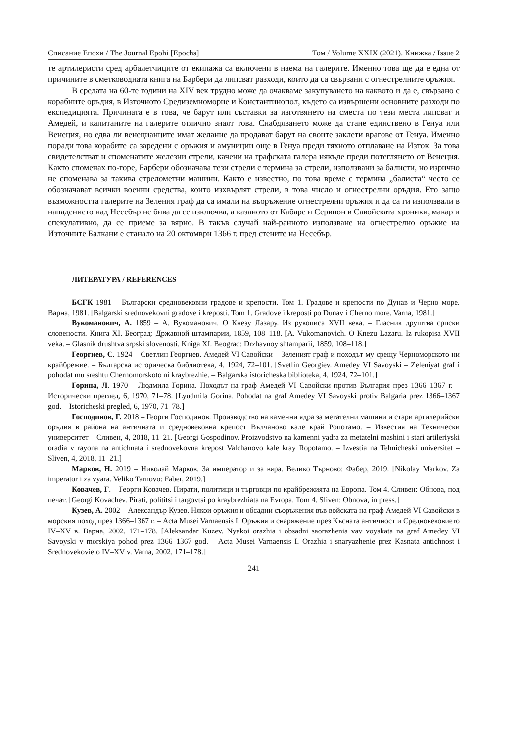Списание Епохи / The Journal Epohi [Epochs] Том / Volume XXIX (2021). Книжка / Issue 2
те артилеристи сред арбалетчиците от екипажа са включени в наема на галерите. Именно това ще да е една от причините в сметководната книга на Барбери да липсват разходи, които да са свързани с огнестрелните оръжия.
В средата на 60-те години на XIV век трудно може да очакваме закупуването на каквото и да е, свързано с корабните оръдия, в Източното Средиземноморие и Константинопол, където са извършени основните разходи по експедицията. Причината е в това, че барут или съставки за изготвянето на сместа по тези места липсват и Амедей, и капитаните на галерите отлично знаят това. Снабдяването може да стане единствено в Генуа или Венеция, но едва ли венецианците имат желание да продават барут на своите заклети врагове от Генуа. Именно поради това корабите са заредени с оръжия и амуниции още в Генуа преди тяхното отплаване на Изток. За това свидетелстват и споменатите железни стрели, качени на графската галера някъде преди потеглянето от Венеция. Както споменах по-горе, Барбери обозначава тези стрели с термина за стрели, използвани за балисти, но изрично не споменава за такива стрелометни машини. Както е известно, по това време с термина „балиста“ често се обозначават всички военни средства, които изхвърлят стрели, в това число и огнестрелни оръдия. Ето защо възможността галерите на Зеления граф да са имали на въоръжение огнестрелни оръжия и да са ги използвали в нападението над Несебър не бива да се изключва, а казаното от Кабаре и Сервион в Савойската хроники, макар и спекулативно, да се приеме за вярно. В такъв случай най-ранното използване на огнестрелно оръжие на Източните Балкани е станало на 20 октомври 1366 г. пред стените на Несебър.
ЛИТЕРАТУРА / REFERENCES
БСГК 1981 – Български средновековни градове и крепости. Том 1. Градове и крепости по Дунав и Черно море. Варна, 1981. [Balgarski srednovekovni gradove i kreposti. Tom 1. Gradove i kreposti po Dunav i Cherno more. Varna, 1981.]
Вукоманович, А. 1859 – А. Вукоманович. О Кнезу Лазару. Из рукописа XVII века. – Гласник друштва српски словености. Книга XI. Београд: Државной штампарии, 1859, 108–118. [A. Vukomanovich. O Knezu Lazaru. Iz rukopisa XVII veka. – Glasnik drushtva srpski slovenosti. Kniga XI. Beograd: Drzhavnoy shtamparii, 1859, 108–118.]
Георгиев, С. 1924 – Светлин Георгиев. Амедей VI Савойски – Зеленият граф и походът му срещу Черноморското ни крайбрежие. – Българска историческа библиотека, 4, 1924, 72–101. [Svetlin Georgiev. Amedey VI Savoyski – Zeleniyat graf i pohodat mu sreshtu Chernomorskoto ni kraybrezhie. – Balgarska istoricheska biblioteka, 4, 1924, 72–101.]
Горина, Л. 1970 – Людмила Горина. Походът на граф Амедей VI Савойски против България през 1366–1367 г. –Исторически преглед, 6, 1970, 71–78. [Lyudmila Gorina. Pohodat na graf Amedey VI Savoyski protiv Balgaria prez 1366–1367 god. – Istoricheski pregled, 6, 1970, 71–78.]
Господинов, Г. 2018 – Георги Господинов. Производство на каменни ядра за метателни машини и стари артилерийски оръдия в района на античната и средновековна крепост Вълчаново кале край Ропотамо. – Известия на Технически университет – Сливен, 4, 2018, 11–21. [Georgi Gospodinov. Proizvodstvo na kamenni yadra za metatelni mashini i stari artileriyski oradia v rayona na antichnata i srednovekovna krepost Valchanovo kale kray Ropotamo. – Izvestia na Tehnicheski universitet – Sliven, 4, 2018, 11–21.]
Марков, Н. 2019 – Николай Марков. За император и за вяра. Велико Търново: Фабер, 2019. [Nikolay Markov. Za imperator i za vyara. Veliko Tarnovo: Faber, 2019.]
Ковачев, Г. – Георги Ковачев. Пирати, политици и търговци по крайбрежията на Европа. Том 4. Сливен: Обнова, под печат. [Georgi Kovachev. Pirati, polititsi i targovtsi po kraybrezhiata na Evropa. Tom 4. Sliven: Obnova, in press.]
Кузев, А. 2002 – Александър Кузев. Някои оръжия и обсадни съоръжения във войската на граф Амедей VI Савойски в морския поход през 1366–1367 г. – Acta Musei Varnaensis I. Оръжия и снаряжение през Късната античност и Средновековието IV–XV в. Варна, 2002, 171–178. [Aleksandar Kuzev. Nyakoi orazhia i obsadni saorazhenia vav voyskata na graf Amedey VI Savoyski v morskiya pohod prez 1366–1367 god. – Acta Musei Varnaensis I. Orazhia i snaryazhenie prez Kasnata antichnost i Srednovekovieto IV–XV v. Varna, 2002, 171–178.]
241